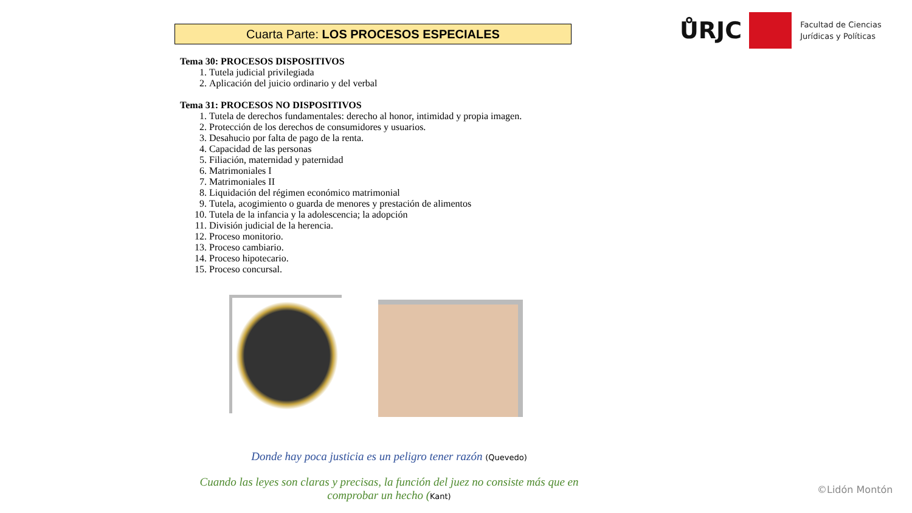ŮRJC
Facultad de Ciencias
Jurídicas y Políticas
Cuarta Parte: LOS PROCESOS ESPECIALES
Tema 30: PROCESOS DISPOSITIVOS
1. Tutela judicial privilegiada
2. Aplicación del juicio ordinario y del verbal
Tema 31: PROCESOS NO DISPOSITIVOS
1. Tutela de derechos fundamentales: derecho al honor, intimidad y propia imagen.
2. Protección de los derechos de consumidores y usuarios.
3. Desahucio por falta de pago de la renta.
4. Capacidad de las personas
5. Filiación, maternidad y paternidad
6. Matrimoniales I
7. Matrimoniales II
8. Liquidación del régimen económico matrimonial
9. Tutela, acogimiento o guarda de menores y prestación de alimentos
10. Tutela de la infancia y la adolescencia; la adopción
11. División judicial de la herencia.
12. Proceso monitorio.
13. Proceso cambiario.
14. Proceso hipotecario.
15. Proceso concursal.
Donde hay poca justicia es un peligro tener razón (Quevedo)
Cuando las leyes son claras y precisas, la función del juez no consiste más que en comprobar un hecho (Kant)
©Lidón Montón